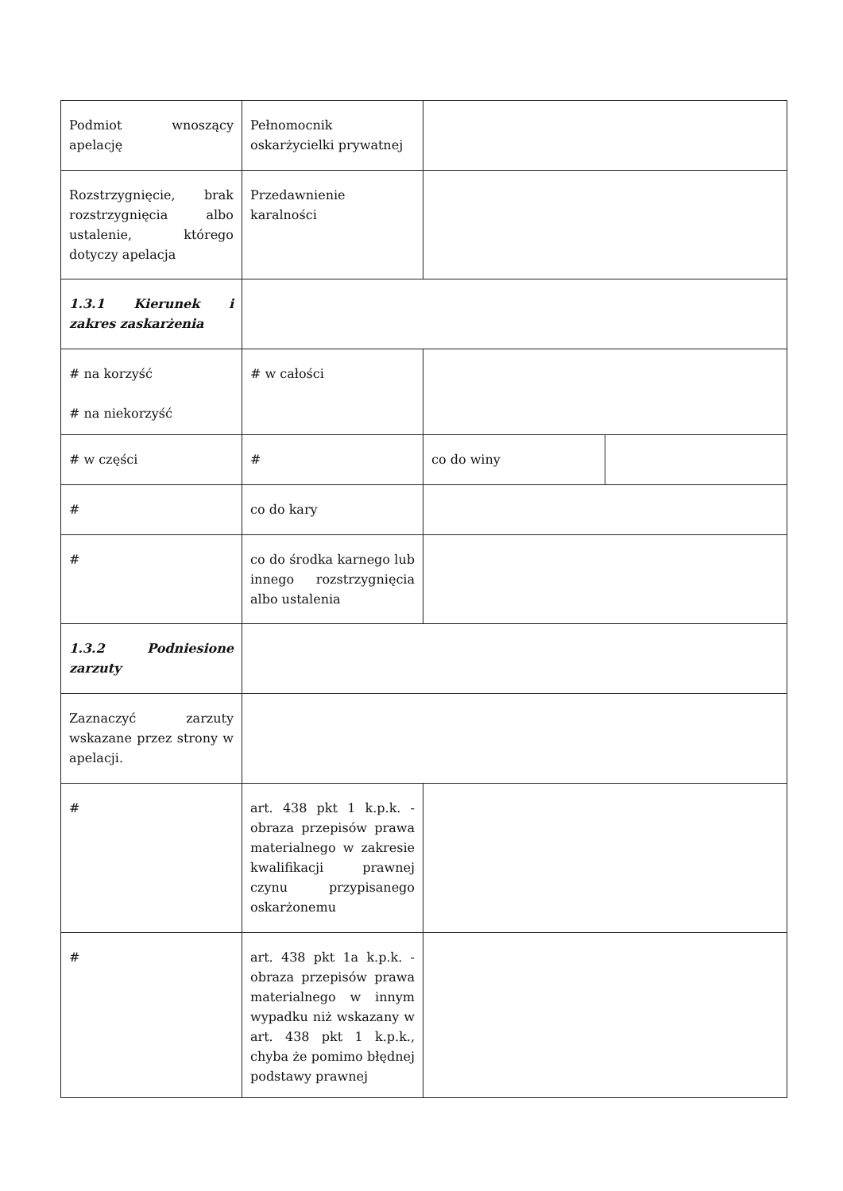| Podmiot wnoszący apelację | Pełnomocnik oskarżycielki prywatnej | | |
| Rozstrzygnięcie, brak rozstrzygnięcia albo ustalenie, którego dotyczy apelacja | Przedawnienie karalności | | |
| 1.3.1 Kierunek i zakres zaskarżenia | | | |
| # na korzyść # na niekorzyść | # w całości | | |
| # w części | # | co do winy | |
| # | co do kary | | |
| # | co do środka karnego lub innego rozstrzygnięcia albo ustalenia | | |
| 1.3.2 Podniesione zarzuty | | | |
| Zaznaczyć zarzuty wskazane przez strony w apelacji. | | | |
| # | art. 438 pkt 1 k.p.k. - obraza przepisów prawa materialnego w zakresie kwalifikacji prawnej czynu przypisanego oskarżonemu | | |
| # | art. 438 pkt 1a k.p.k. - obraza przepisów prawa materialnego w innym wypadku niż wskazany w art. 438 pkt 1 k.p.k., chyba że pomimo błędnej podstawy prawnej | | |